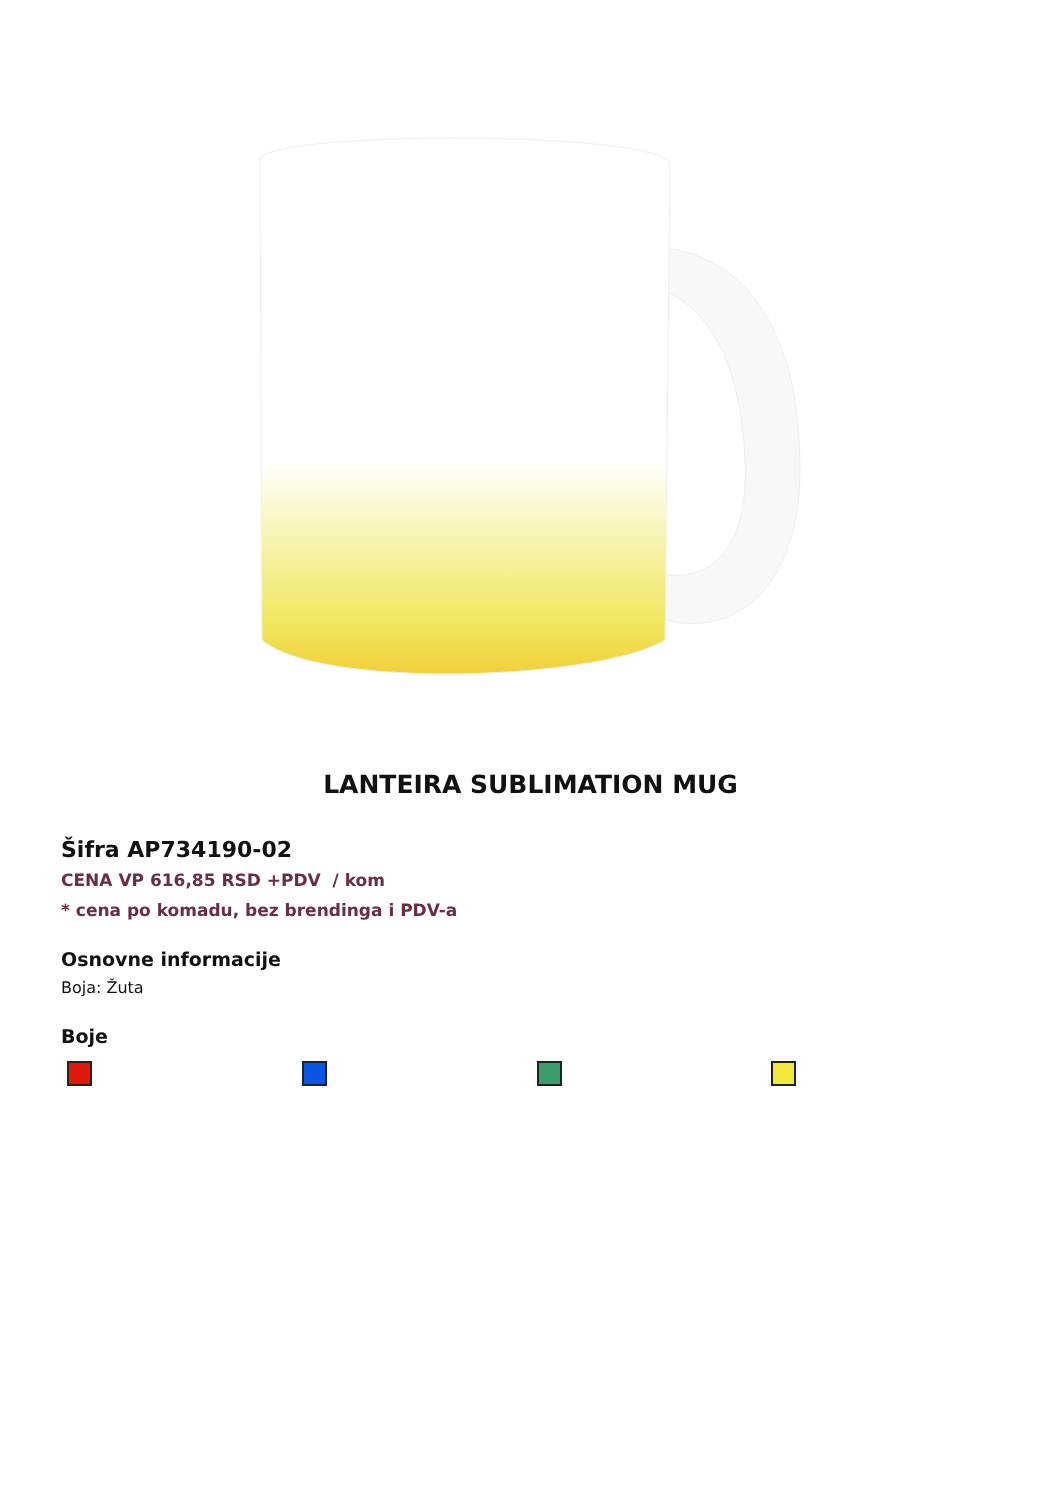LANTEIRA SUBLIMATION MUG
Šifra AP734190-02
CENA VP 616,85 RSD +PDV / kom
* cena po komadu, bez brendinga i PDV-a
Osnovne informacije
Boja: Žuta
Boje